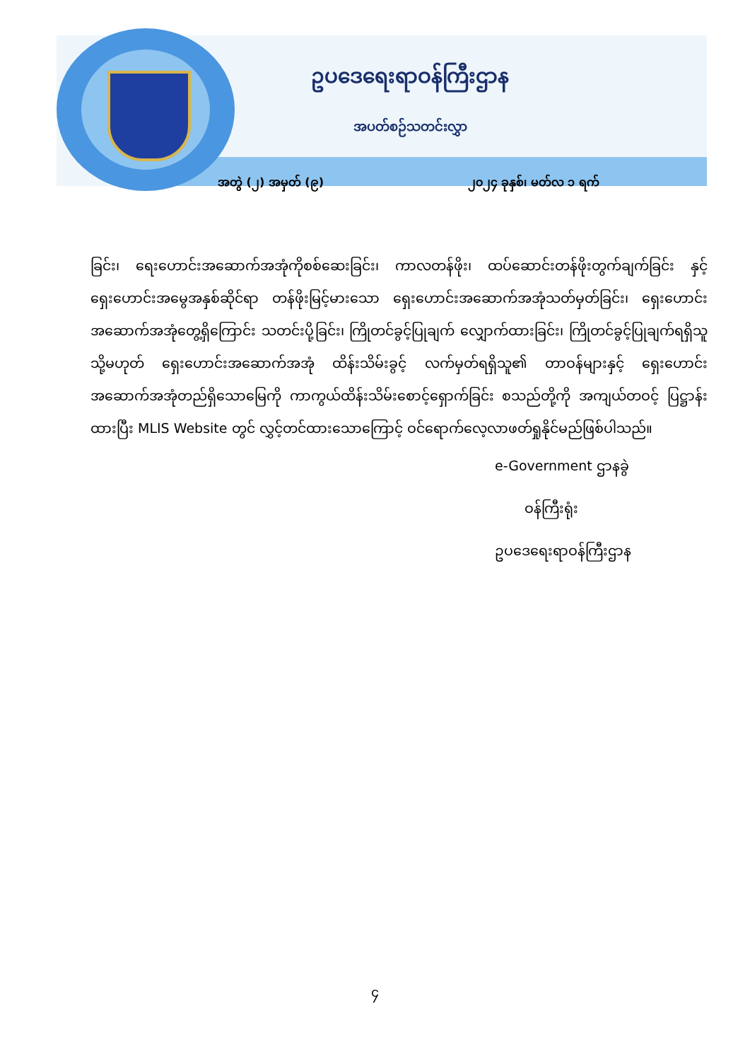ဥပဒေရေးရာဝန်ကြီးဌာန
အပတ်စဉ်သတင်းလွှာ
အတွဲ (၂) အမှတ် (၉) ၂၀၂၄ ခုနှစ်၊ မတ်လ ၁ ရက်
ခြင်း၊ ရေးဟောင်းအဆောက်အအုံကိုစစ်ဆေးခြင်း၊ ကာလတန်ဖိုး၊ ထပ်ဆောင်းတန်ဖိုးတွက်ချက်ခြင်း နှင့် ရှေးဟောင်းအမွေအနှစ်ဆိုင်ရာ တန်ဖိုးမြင့်မားသော ရှေးဟောင်းအဆောက်အအုံသတ်မှတ်ခြင်း၊ ရှေးဟောင်းအဆောက်အအုံတွေ့ရှိကြောင်း သတင်းပို့ခြင်း၊ ကြိုတင်ခွင့်ပြုချက် လျှောက်ထားခြင်း၊ ကြိုတင်ခွင့်ပြုချက်ရရှိသူ သို့မဟုတ် ရှေးဟောင်းအဆောက်အအုံ ထိန်းသိမ်းခွင့် လက်မှတ်ရရှိသူ၏ တာဝန်များနှင့် ရှေးဟောင်းအဆောက်အအုံတည်ရှိသောမြေကို ကာကွယ်ထိန်းသိမ်းစောင့်ရှောက်ခြင်း စသည်တို့ကို အကျယ်တဝင့် ပြဋ္ဌာန်းထားပြီး MLIS Website တွင် လွှင့်တင်ထားသောကြောင့် ဝင်ရောက်လေ့လာဖတ်ရှုနိုင်မည်ဖြစ်ပါသည်။
e-Government ဌာနခွဲ
ဝန်ကြီးရုံး
ဥပဒေရေးရာဝန်ကြီးဌာန
၄